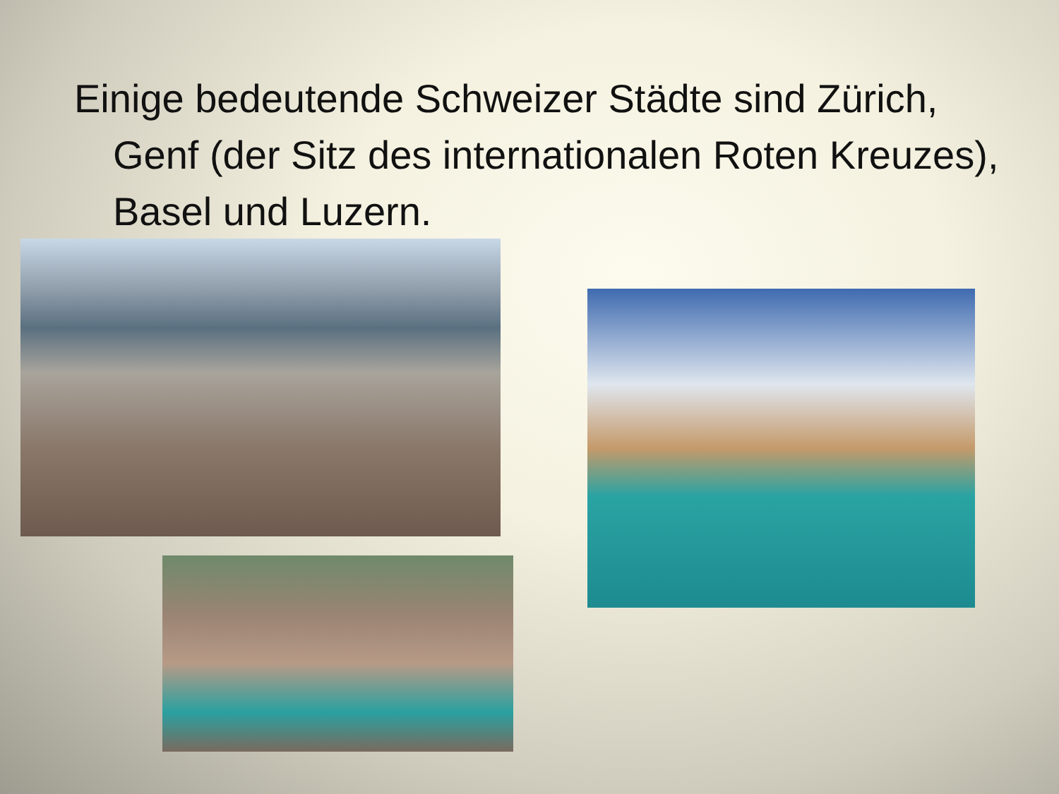Einige bedeutende Schweizer Städte sind Zürich, Genf (der Sitz des internationalen Roten Kreuzes), Basel und Luzern.